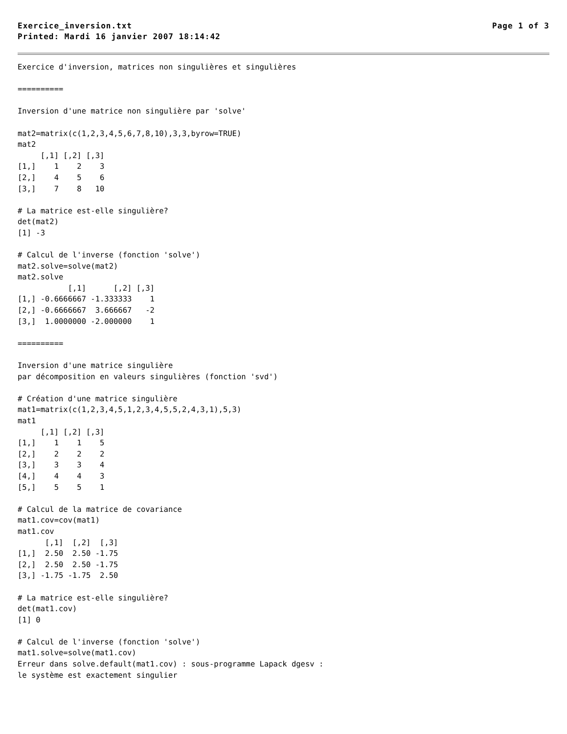Exercice_inversion.txt Page 1 of 3
Printed: Mardi 16 janvier 2007 18:14:42
Exercice d'inversion, matrices non singulières et singulières

==========

Inversion d'une matrice non singulière par 'solve'

mat2=matrix(c(1,2,3,4,5,6,7,8,10),3,3,byrow=TRUE)
mat2
     [,1] [,2] [,3]
[1,]    1    2    3
[2,]    4    5    6
[3,]    7    8   10

# La matrice est-elle singulière?
det(mat2)
[1] -3

# Calcul de l'inverse (fonction 'solve')
mat2.solve=solve(mat2)
mat2.solve
           [,1]      [,2] [,3]
[1,] -0.6666667 -1.333333    1
[2,] -0.6666667  3.666667   -2
[3,]  1.0000000 -2.000000    1

==========

Inversion d'une matrice singulière
par décomposition en valeurs singulières (fonction 'svd')

# Création d'une matrice singulière
mat1=matrix(c(1,2,3,4,5,1,2,3,4,5,5,2,4,3,1),5,3)
mat1
     [,1] [,2] [,3]
[1,]    1    1    5
[2,]    2    2    2
[3,]    3    3    4
[4,]    4    4    3
[5,]    5    5    1

# Calcul de la matrice de covariance
mat1.cov=cov(mat1)
mat1.cov
      [,1]  [,2]  [,3]
[1,]  2.50  2.50 -1.75
[2,]  2.50  2.50 -1.75
[3,] -1.75 -1.75  2.50

# La matrice est-elle singulière?
det(mat1.cov)
[1] 0

# Calcul de l'inverse (fonction 'solve')
mat1.solve=solve(mat1.cov)
Erreur dans solve.default(mat1.cov) : sous-programme Lapack dgesv :
le système est exactement singulier